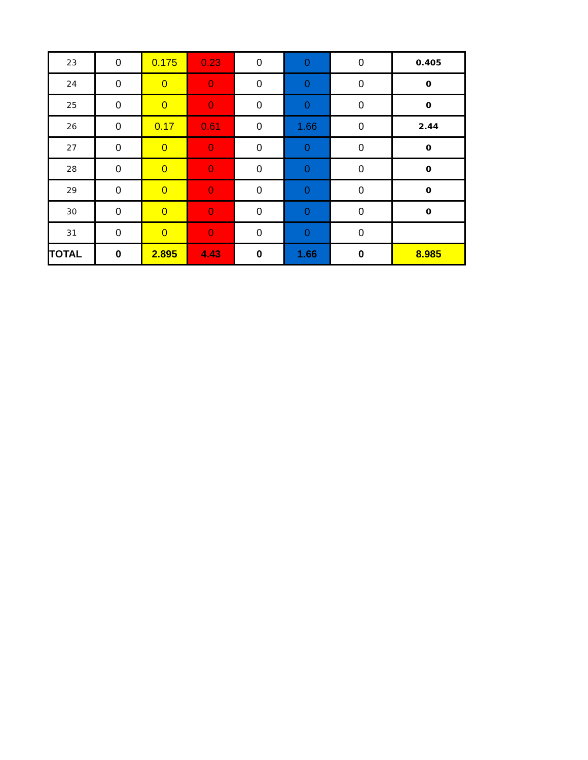| 23 | 0 | 0.175 | 0.23 | 0 | 0 | 0 | 0.405 |
| 24 | 0 | 0 | 0 | 0 | 0 | 0 | 0 |
| 25 | 0 | 0 | 0 | 0 | 0 | 0 | 0 |
| 26 | 0 | 0.17 | 0.61 | 0 | 1.66 | 0 | 2.44 |
| 27 | 0 | 0 | 0 | 0 | 0 | 0 | 0 |
| 28 | 0 | 0 | 0 | 0 | 0 | 0 | 0 |
| 29 | 0 | 0 | 0 | 0 | 0 | 0 | 0 |
| 30 | 0 | 0 | 0 | 0 | 0 | 0 | 0 |
| 31 | 0 | 0 | 0 | 0 | 0 | 0 | |
| TOTAL | 0 | 2.895 | 4.43 | 0 | 1.66 | 0 | 8.985 |